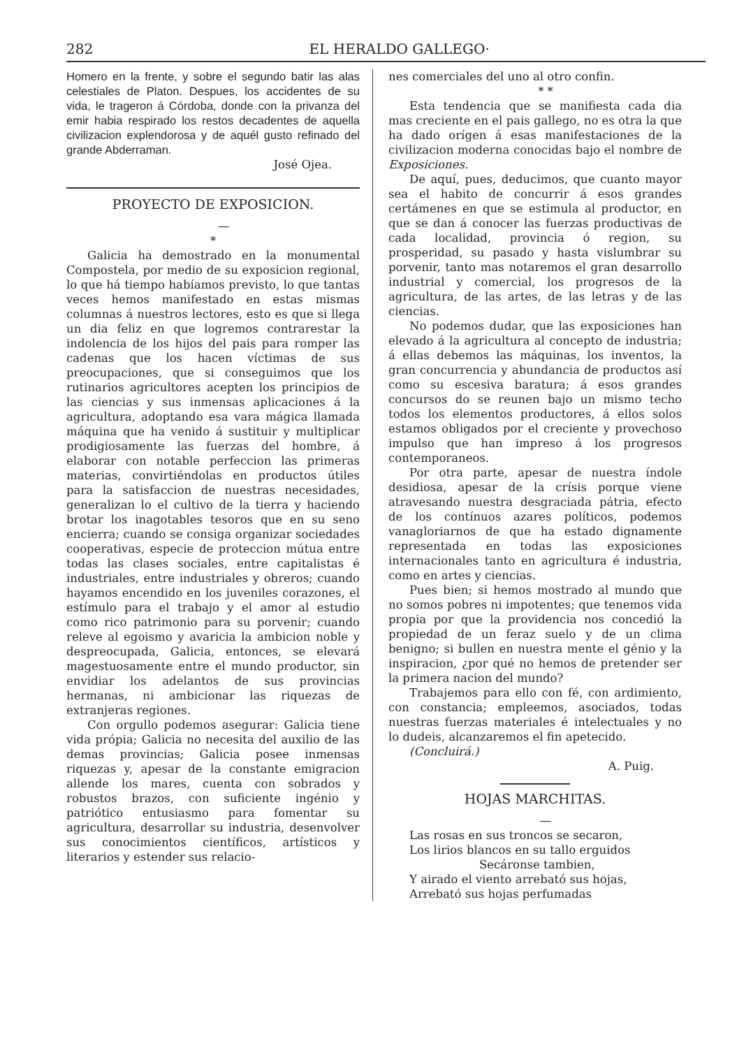282 EL HERALDO GALLEGO·
Homero en la frente, y sobre el segundo batir las alas celestiales de Platon. Despues, los accidentes de su vida, le trageron á Córdoba, donde con la privanza del emir habia respirado los restos decadentes de aquella civilizacion explendorosa y de aquél gusto refinado del grande Abderraman.
José Ojea.
PROYECTO DE EXPOSICION.
—
*
Galicia ha demostrado en la monumental Compostela, por medio de su exposicion regional, lo que há tiempo habíamos previsto, lo que tantas veces hemos manifestado en estas mismas columnas á nuestros lectores, esto es que si llega un dia feliz en que logremos contrarestar la indolencia de los hijos del pais para romper las cadenas que los hacen víctimas de sus preocupaciones, que si conseguimos que los rutinarios agricultores acepten los principios de las ciencias y sus inmensas aplicaciones á la agricultura, adoptando esa vara mágica llamada máquina que ha venido á sustituir y multiplicar prodigiosamente las fuerzas del hombre, á elaborar con notable perfeccion las primeras materias, convirtiéndolas en productos útiles para la satisfaccion de nuestras necesidades, generalizan lo el cultivo de la tierra y haciendo brotar los inagotables tesoros que en su seno encierra; cuando se consiga organizar sociedades cooperativas, especie de proteccion mútua entre todas las clases sociales, entre capitalistas é industriales, entre industriales y obreros; cuando hayamos encendido en los juveniles corazones, el estímulo para el trabajo y el amor al estudio como rico patrimonio para su porvenir; cuando releve al egoismo y avaricia la ambicion noble y despreocupada, Galicia, entonces, se elevará magestuosamente entre el mundo productor, sin envidiar los adelantos de sus provincias hermanas, ni ambicionar las riquezas de extranjeras regiones.
Con orgullo podemos asegurar: Galicia tiene vida própia; Galicia no necesita del auxilio de las demas provincias; Galicia posee inmensas riquezas y, apesar de la constante emigracion allende los mares, cuenta con sobrados y robustos brazos, con suficiente ingénio y patriótico entusiasmo para fomentar su agricultura, desarrollar su industria, desenvolver sus conocimientos científicos, artísticos y literarios y estender sus relacio-
nes comerciales del uno al otro confin.
* *
Esta tendencia que se manifiesta cada dia mas creciente en el pais gallego, no es otra la que ha dado orígen á esas manifestaciones de la civilizacion moderna conocidas bajo el nombre de Exposiciones.
De aquí, pues, deducimos, que cuanto mayor sea el habito de concurrir á esos grandes certámenes en que se estimula al productor, en que se dan á conocer las fuerzas productivas de cada localidad, provincia ó region, su prosperidad, su pasado y hasta vislumbrar su porvenir, tanto mas notaremos el gran desarrollo industrial y comercial, los progresos de la agricultura, de las artes, de las letras y de las ciencias.
No podemos dudar, que las exposiciones han elevado á la agricultura al concepto de industria; á ellas debemos las máquinas, los inventos, la gran concurrencia y abundancia de productos así como su escesiva baratura; á esos grandes concursos do se reunen bajo un mismo techo todos los elementos productores, á ellos solos estamos obligados por el creciente y provechoso impulso que han impreso á los progresos contemporaneos.
Por otra parte, apesar de nuestra índole desidiosa, apesar de la crísis porque viene atravesando nuestra desgraciada pátria, efecto de los contínuos azares políticos, podemos vanagloriarnos de que ha estado dignamente representada en todas las exposiciones internacionales tanto en agricultura é industria, como en artes y ciencias.
Pues bien; si hemos mostrado al mundo que no somos pobres ni impotentes; que tenemos vida propia por que la providencia nos concedió la propiedad de un feraz suelo y de un clima benigno; si bullen en nuestra mente el génio y la inspiracion, ¿por qué no hemos de pretender ser la primera nacion del mundo?
Trabajemos para ello con fé, con ardimiento, con constancia; empleemos, asociados, todas nuestras fuerzas materiales é intelectuales y no lo dudeis, alcanzaremos el fin apetecido.
(Concluirá.)
A. Puig.
HOJAS MARCHITAS.
—
Las rosas en sus troncos se secaron,
Los lirios blancos en su tallo erguidos
Secáronse tambien,
Y airado el viento arrebató sus hojas,
Arrebató sus hojas perfumadas